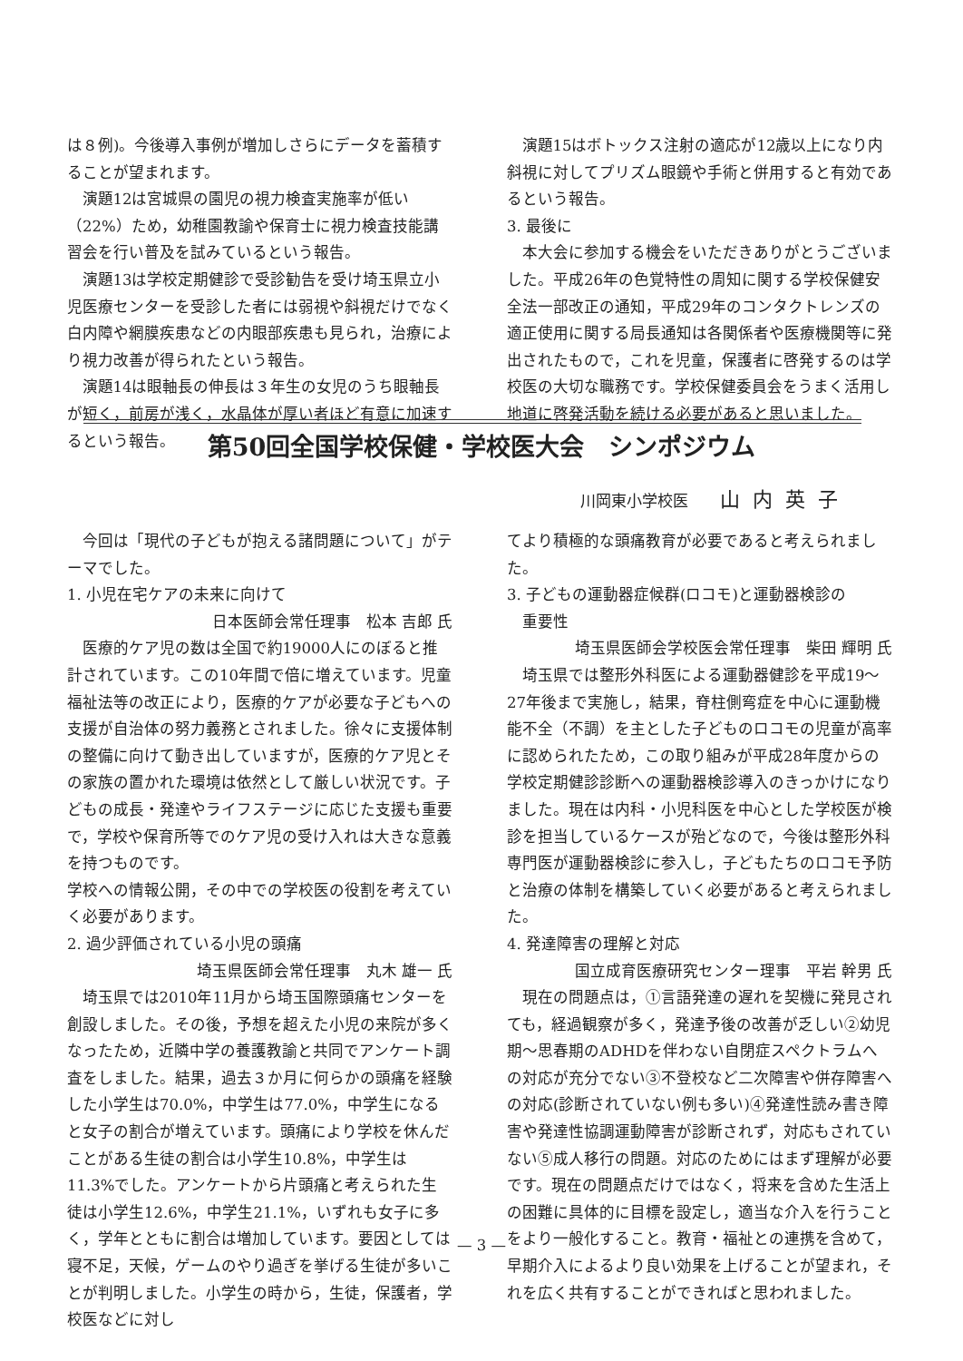は８例)。今後導入事例が増加しさらにデータを蓄積することが望まれます。
演題12は宮城県の園児の視力検査実施率が低い（22%）ため，幼稚園教諭や保育士に視力検査技能講習会を行い普及を試みているという報告。
演題13は学校定期健診で受診勧告を受け埼玉県立小児医療センターを受診した者には弱視や斜視だけでなく白内障や網膜疾患などの内眼部疾患も見られ，治療により視力改善が得られたという報告。
演題14は眼軸長の伸長は３年生の女児のうち眼軸長が短く，前房が浅く，水晶体が厚い者ほど有意に加速するという報告。
演題15はボトックス注射の適応が12歳以上になり内斜視に対してプリズム眼鏡や手術と併用すると有効であるという報告。
3. 最後に
本大会に参加する機会をいただきありがとうございました。平成26年の色覚特性の周知に関する学校保健安全法一部改正の通知，平成29年のコンタクトレンズの適正使用に関する局長通知は各関係者や医療機関等に発出されたもので，これを児童，保護者に啓発するのは学校医の大切な職務です。学校保健委員会をうまく活用し地道に啓発活動を続ける必要があると思いました。
第50回全国学校保健・学校医大会　シンポジウム
川岡東小学校医 山内英子
今回は「現代の子どもが抱える諸問題について」がテーマでした。
1. 小児在宅ケアの未来に向けて
日本医師会常任理事　松本 吉郎 氏
医療的ケア児の数は全国で約19000人にのぼると推計されています。この10年間で倍に増えています。児童福祉法等の改正により，医療的ケアが必要な子どもへの支援が自治体の努力義務とされました。徐々に支援体制の整備に向けて動き出していますが，医療的ケア児とその家族の置かれた環境は依然として厳しい状況です。子どもの成長・発達やライフステージに応じた支援も重要で，学校や保育所等でのケア児の受け入れは大きな意義を持つものです。
学校への情報公開，その中での学校医の役割を考えていく必要があります。
2. 過少評価されている小児の頭痛
埼玉県医師会常任理事　丸木 雄一 氏
埼玉県では2010年11月から埼玉国際頭痛センターを創設しました。その後，予想を超えた小児の来院が多くなったため，近隣中学の養護教諭と共同でアンケート調査をしました。結果，過去３か月に何らかの頭痛を経験した小学生は70.0%，中学生は77.0%，中学生になると女子の割合が増えています。頭痛により学校を休んだことがある生徒の割合は小学生10.8%，中学生は11.3%でした。アンケートから片頭痛と考えられた生徒は小学生12.6%，中学生21.1%，いずれも女子に多く，学年とともに割合は増加しています。要因としては寝不足，天候，ゲームのやり過ぎを挙げる生徒が多いことが判明しました。小学生の時から，生徒，保護者，学校医などに対し
てより積極的な頭痛教育が必要であると考えられました。
3. 子どもの運動器症候群(ロコモ)と運動器検診の
　重要性
埼玉県医師会学校医会常任理事　柴田 輝明 氏
埼玉県では整形外科医による運動器健診を平成19〜27年後まで実施し，結果，脊柱側弯症を中心に運動機能不全（不調）を主とした子どものロコモの児童が高率に認められたため，この取り組みが平成28年度からの学校定期健診診断への運動器検診導入のきっかけになりました。現在は内科・小児科医を中心とした学校医が検診を担当しているケースが殆どなので，今後は整形外科専門医が運動器検診に参入し，子どもたちのロコモ予防と治療の体制を構築していく必要があると考えられました。
4. 発達障害の理解と対応
国立成育医療研究センター理事　平岩 幹男 氏
現在の問題点は，①言語発達の遅れを契機に発見されても，経過観察が多く，発達予後の改善が乏しい②幼児期〜思春期のADHDを伴わない自閉症スペクトラムへの対応が充分でない③不登校など二次障害や併存障害への対応(診断されていない例も多い)④発達性読み書き障害や発達性協調運動障害が診断されず，対応もされていない⑤成人移行の問題。対応のためにはまず理解が必要です。現在の問題点だけではなく，将来を含めた生活上の困難に具体的に目標を設定し，適当な介入を行うことをより一般化すること。教育・福祉との連携を含めて，早期介入によるより良い効果を上げることが望まれ，それを広く共有することができればと思われました。
— 3 —